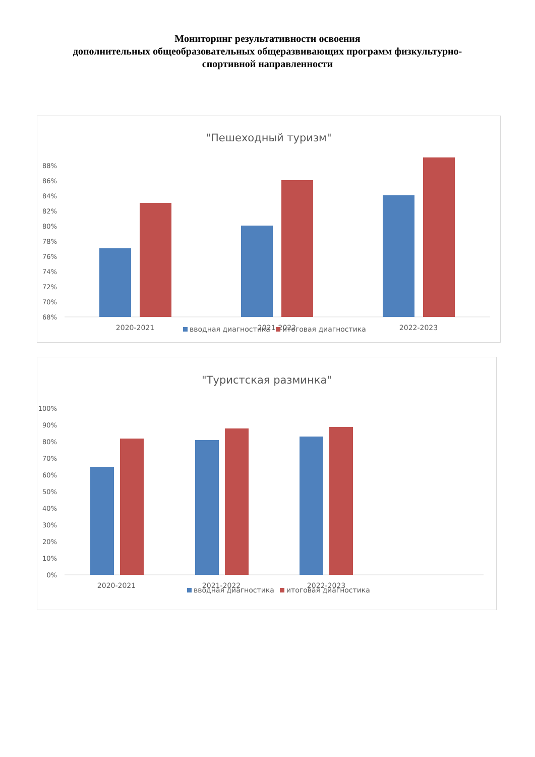Мониторинг результативности освоения
дополнительных общеобразовательных общеразвивающих программ физкультурно-
спортивной направленности
"Пешеходный туризм"
88%
86%
84%
82%
80%
78%
76%
74%
72%
70%
68%
2020-2021
2021-2022
2022-2023
вводная диагностика
итоговая диагностика
"Туристская разминка"
100%
90%
80%
70%
60%
50%
40%
30%
20%
10%
0%
2020-2021
2021-2022
2022-2023
вводная диагностика
итоговая диагностика